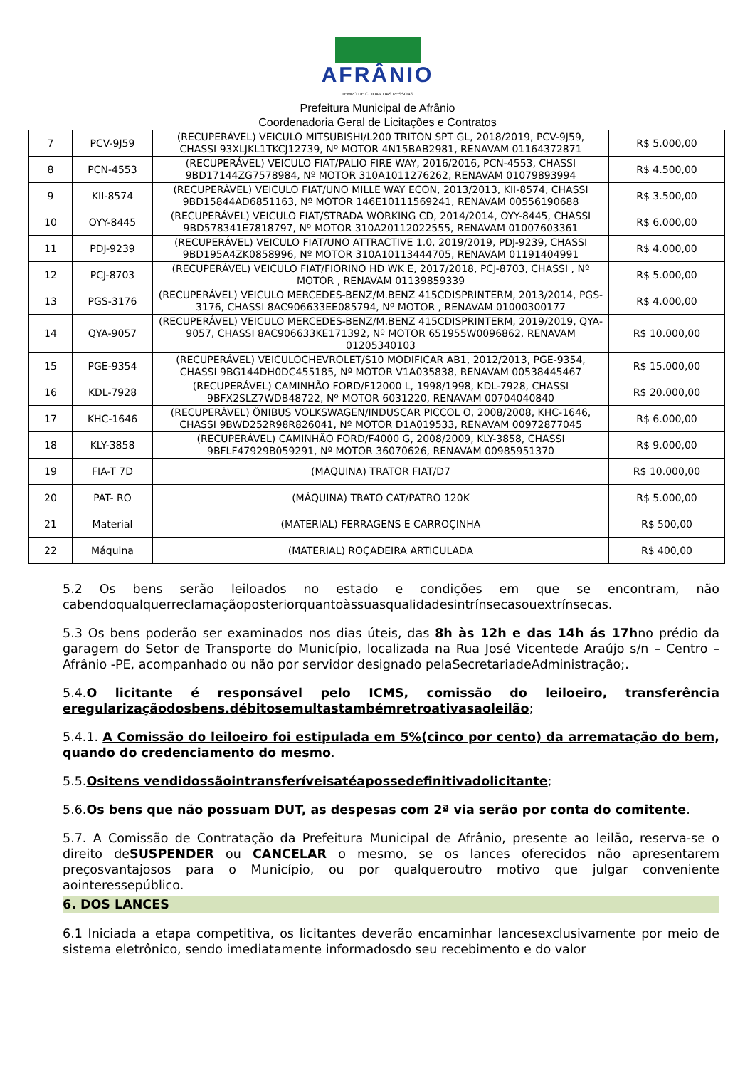AFRÂNIO
TEMPO DE CUIDAR DAS PESSOAS
Prefeitura Municipal de Afrânio
Coordenadoria Geral de Licitações e Contratos
| 7 | PCV-9J59 | (RECUPERÁVEL) VEICULO MITSUBISHI/L200 TRITON SPT GL, 2018/2019, PCV-9J59, CHASSI 93XLJKL1TKCJ12739, Nº MOTOR 4N15BAB2981, RENAVAM 01164372871 | R$ 5.000,00 |
| 8 | PCN-4553 | (RECUPERÁVEL) VEICULO FIAT/PALIO FIRE WAY, 2016/2016, PCN-4553, CHASSI 9BD17144ZG7578984, Nº MOTOR 310A1011276262, RENAVAM 01079893994 | R$ 4.500,00 |
| 9 | KII-8574 | (RECUPERÁVEL) VEICULO FIAT/UNO MILLE WAY ECON, 2013/2013, KII-8574, CHASSI 9BD15844AD6851163, Nº MOTOR 146E10111569241, RENAVAM 00556190688 | R$ 3.500,00 |
| 10 | OYY-8445 | (RECUPERÁVEL) VEICULO FIAT/STRADA WORKING CD, 2014/2014, OYY-8445, CHASSI 9BD578341E7818797, Nº MOTOR 310A20112022555, RENAVAM 01007603361 | R$ 6.000,00 |
| 11 | PDJ-9239 | (RECUPERÁVEL) VEICULO FIAT/UNO ATTRACTIVE 1.0, 2019/2019, PDJ-9239, CHASSI 9BD195A4ZK0858996, Nº MOTOR 310A10113444705, RENAVAM 01191404991 | R$ 4.000,00 |
| 12 | PCJ-8703 | (RECUPERÁVEL) VEICULO FIAT/FIORINO HD WK E, 2017/2018, PCJ-8703, CHASSI , Nº MOTOR , RENAVAM 01139859339 | R$ 5.000,00 |
| 13 | PGS-3176 | (RECUPERÁVEL) VEICULO MERCEDES-BENZ/M.BENZ 415CDISPRINTERM, 2013/2014, PGS-3176, CHASSI 8AC906633EE085794, Nº MOTOR , RENAVAM 01000300177 | R$ 4.000,00 |
| 14 | QYA-9057 | (RECUPERÁVEL) VEICULO MERCEDES-BENZ/M.BENZ 415CDISPRINTERM, 2019/2019, QYA-9057, CHASSI 8AC906633KE171392, Nº MOTOR 651955W0096862, RENAVAM 01205340103 | R$ 10.000,00 |
| 15 | PGE-9354 | (RECUPERÁVEL) VEICULOCHEVROLET/S10 MODIFICAR AB1, 2012/2013, PGE-9354, CHASSI 9BG144DH0DC455185, Nº MOTOR V1A035838, RENAVAM 00538445467 | R$ 15.000,00 |
| 16 | KDL-7928 | (RECUPERÁVEL) CAMINHÃO FORD/F12000 L, 1998/1998, KDL-7928, CHASSI 9BFX2SLZ7WDB48722, Nº MOTOR 6031220, RENAVAM 00704040840 | R$ 20.000,00 |
| 17 | KHC-1646 | (RECUPERÁVEL) ÔNIBUS VOLKSWAGEN/INDUSCAR PICCOL O, 2008/2008, KHC-1646, CHASSI 9BWD252R98R826041, Nº MOTOR D1A019533, RENAVAM 00972877045 | R$ 6.000,00 |
| 18 | KLY-3858 | (RECUPERÁVEL) CAMINHÃO FORD/F4000 G, 2008/2009, KLY-3858, CHASSI 9BFLF47929B059291, Nº MOTOR 36070626, RENAVAM 00985951370 | R$ 9.000,00 |
| 19 | FIA-T 7D | (MÁQUINA) TRATOR FIAT/D7 | R$ 10.000,00 |
| 20 | PAT- RO | (MÁQUINA) TRATO CAT/PATRO 120K | R$ 5.000,00 |
| 21 | Material | (MATERIAL) FERRAGENS E CARROÇINHA | R$ 500,00 |
| 22 | Máquina | (MATERIAL) ROÇADEIRA ARTICULADA | R$ 400,00 |
5.2 Os bens serão leiloados no estado e condições em que se encontram, não cabendoqualquerreclamaçãoposteriorquantoàssuasqualidadesintrínsecasouextrínsecas.
5.3 Os bens poderão ser examinados nos dias úteis, das 8h às 12h e das 14h ás 17hno prédio da garagem do Setor de Transporte do Município, localizada na Rua José Vicentede Araújo s/n – Centro – Afrânio -PE, acompanhado ou não por servidor designado pelaSecretariadeAdministração;.
5.4.O licitante é responsável pelo ICMS, comissão do leiloeiro, transferência eregularizaçãodosbens.débitosemultastambémretroativasaoleilão;
5.4.1. A Comissão do leiloeiro foi estipulada em 5%(cinco por cento) da arrematação do bem, quando do credenciamento do mesmo.
5.5.Ositens vendidossãointransferíveisatéapossedefinitivadolicitante;
5.6.Os bens que não possuam DUT, as despesas com 2ª via serão por conta do comitente.
5.7. A Comissão de Contratação da Prefeitura Municipal de Afrânio, presente ao leilão, reserva-se o direito deSUSPENDER ou CANCELAR o mesmo, se os lances oferecidos não apresentarem preçosvantajosos para o Município, ou por qualqueroutro motivo que julgar conveniente aointeressepúblico.
6. DOS LANCES
6.1 Iniciada a etapa competitiva, os licitantes deverão encaminhar lancesexclusivamente por meio de sistema eletrônico, sendo imediatamente informadosdo seu recebimento e do valor